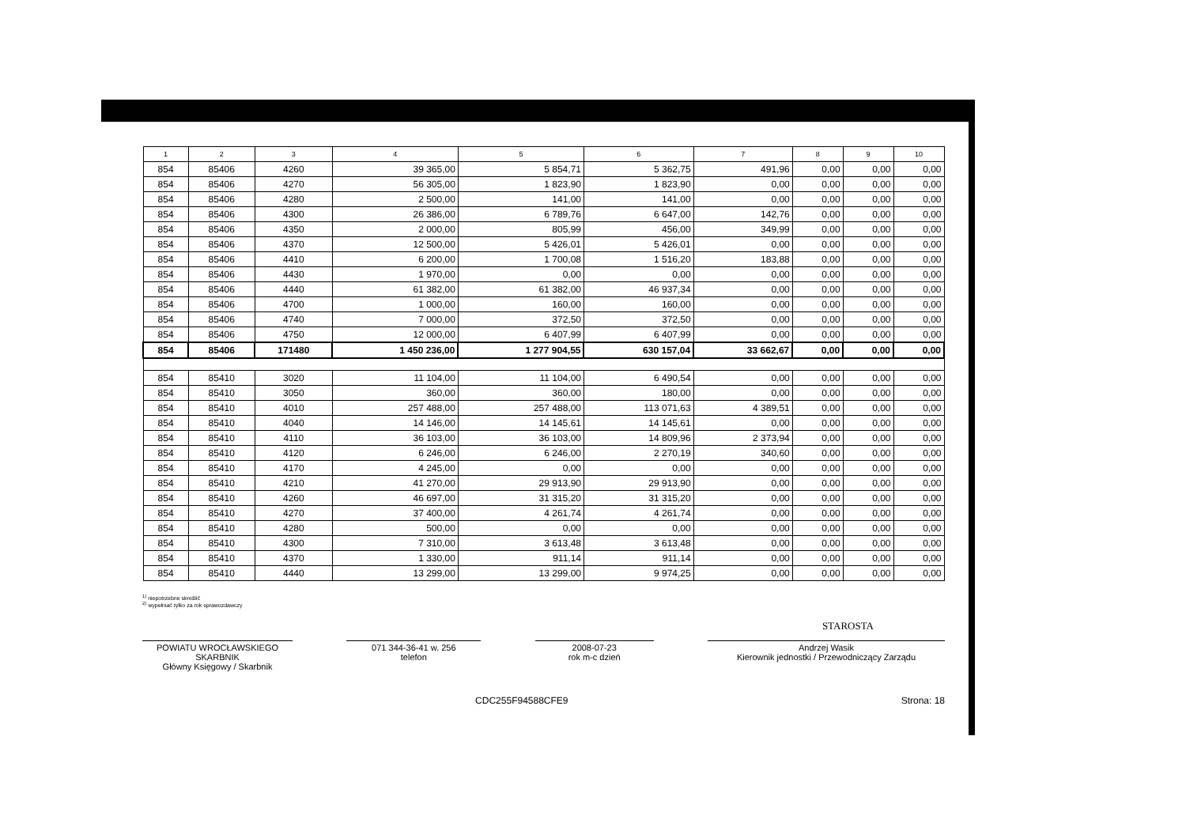| 1 | 2 | 3 | 4 | 5 | 6 | 7 | 8 | 9 | 10 |
| --- | --- | --- | --- | --- | --- | --- | --- | --- | --- |
| 854 | 85406 | 4260 | 39 365,00 | 5 854,71 | 5 362,75 | 491,96 | 0,00 | 0,00 | 0,00 |
| 854 | 85406 | 4270 | 56 305,00 | 1 823,90 | 1 823,90 | 0,00 | 0,00 | 0,00 | 0,00 |
| 854 | 85406 | 4280 | 2 500,00 | 141,00 | 141,00 | 0,00 | 0,00 | 0,00 | 0,00 |
| 854 | 85406 | 4300 | 26 386,00 | 6 789,76 | 6 647,00 | 142,76 | 0,00 | 0,00 | 0,00 |
| 854 | 85406 | 4350 | 2 000,00 | 805,99 | 456,00 | 349,99 | 0,00 | 0,00 | 0,00 |
| 854 | 85406 | 4370 | 12 500,00 | 5 426,01 | 5 426,01 | 0,00 | 0,00 | 0,00 | 0,00 |
| 854 | 85406 | 4410 | 6 200,00 | 1 700,08 | 1 516,20 | 183,88 | 0,00 | 0,00 | 0,00 |
| 854 | 85406 | 4430 | 1 970,00 | 0,00 | 0,00 | 0,00 | 0,00 | 0,00 | 0,00 |
| 854 | 85406 | 4440 | 61 382,00 | 61 382,00 | 46 937,34 | 0,00 | 0,00 | 0,00 | 0,00 |
| 854 | 85406 | 4700 | 1 000,00 | 160,00 | 160,00 | 0,00 | 0,00 | 0,00 | 0,00 |
| 854 | 85406 | 4740 | 7 000,00 | 372,50 | 372,50 | 0,00 | 0,00 | 0,00 | 0,00 |
| 854 | 85406 | 4750 | 12 000,00 | 6 407,99 | 6 407,99 | 0,00 | 0,00 | 0,00 | 0,00 |
| 854 | 85406 | 171480 | 1 450 236,00 | 1 277 904,55 | 630 157,04 | 33 662,67 | 0,00 | 0,00 | 0,00 |
| 854 | 85410 | 3020 | 11 104,00 | 11 104,00 | 6 490,54 | 0,00 | 0,00 | 0,00 | 0,00 |
| 854 | 85410 | 3050 | 360,00 | 360,00 | 180,00 | 0,00 | 0,00 | 0,00 | 0,00 |
| 854 | 85410 | 4010 | 257 488,00 | 257 488,00 | 113 071,63 | 4 389,51 | 0,00 | 0,00 | 0,00 |
| 854 | 85410 | 4040 | 14 146,00 | 14 145,61 | 14 145,61 | 0,00 | 0,00 | 0,00 | 0,00 |
| 854 | 85410 | 4110 | 36 103,00 | 36 103,00 | 14 809,96 | 2 373,94 | 0,00 | 0,00 | 0,00 |
| 854 | 85410 | 4120 | 6 246,00 | 6 246,00 | 2 270,19 | 340,60 | 0,00 | 0,00 | 0,00 |
| 854 | 85410 | 4170 | 4 245,00 | 0,00 | 0,00 | 0,00 | 0,00 | 0,00 | 0,00 |
| 854 | 85410 | 4210 | 41 270,00 | 29 913,90 | 29 913,90 | 0,00 | 0,00 | 0,00 | 0,00 |
| 854 | 85410 | 4260 | 46 697,00 | 31 315,20 | 31 315,20 | 0,00 | 0,00 | 0,00 | 0,00 |
| 854 | 85410 | 4270 | 37 400,00 | 4 261,74 | 4 261,74 | 0,00 | 0,00 | 0,00 | 0,00 |
| 854 | 85410 | 4280 | 500,00 | 0,00 | 0,00 | 0,00 | 0,00 | 0,00 | 0,00 |
| 854 | 85410 | 4300 | 7 310,00 | 3 613,48 | 3 613,48 | 0,00 | 0,00 | 0,00 | 0,00 |
| 854 | 85410 | 4370 | 1 330,00 | 911,14 | 911,14 | 0,00 | 0,00 | 0,00 | 0,00 |
| 854 | 85410 | 4440 | 13 299,00 | 13 299,00 | 9 974,25 | 0,00 | 0,00 | 0,00 | 0,00 |
<sup>1)</sup> niepotrzebne skreślić
<sup>2)</sup> wypełniać tylko za rok sprawozdawczy
STAROSTA
POWIATU WROCŁAWSKIEGO SKARBNIK
Główny Księgowy / Skarbnik
071 344-36-41 w. 256
telefon
2008-07-23
rok m-c dzień
Andrzej Wasik
Kierownik jednostki / Przewodniczący Zarządu
CDC255F94588CFE9 Strona: 18